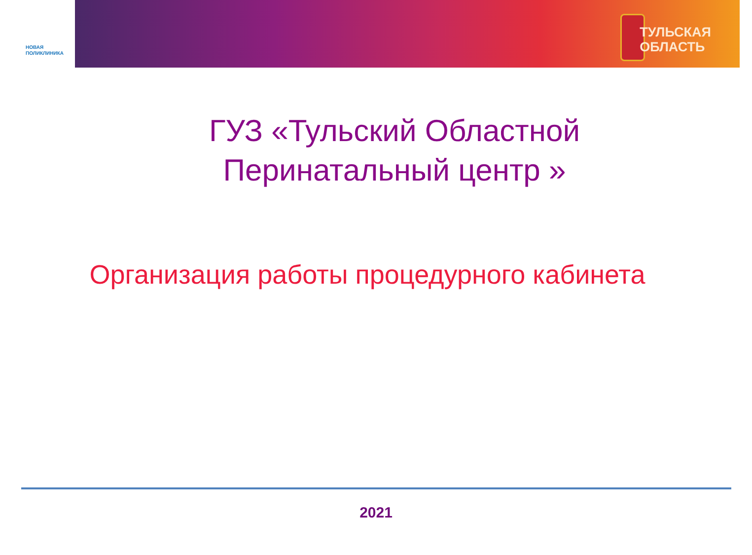НОВАЯ
ПОЛИКЛИНИКА
ТУЛЬСКАЯ
ОБЛАСТЬ
ГУЗ «Тульский Областной Перинатальный центр »
Организация работы процедурного кабинета
2021